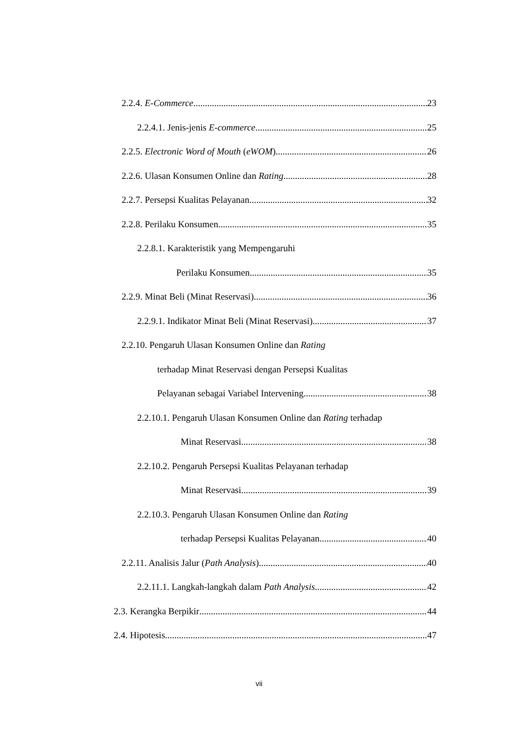2.2.4. E-Commerce 23
2.2.4.1. Jenis-jenis E-commerce 25
2.2.5. Electronic Word of Mouth (eWOM) 26
2.2.6. Ulasan Konsumen Online dan Rating 28
2.2.7. Persepsi Kualitas Pelayanan 32
2.2.8. Perilaku Konsumen 35
2.2.8.1. Karakteristik yang Mempengaruhi
Perilaku Konsumen 35
2.2.9. Minat Beli (Minat Reservasi) 36
2.2.9.1. Indikator Minat Beli (Minat Reservasi) 37
2.2.10. Pengaruh Ulasan Konsumen Online dan Rating
terhadap Minat Reservasi dengan Persepsi Kualitas
Pelayanan sebagai Variabel Intervening 38
2.2.10.1. Pengaruh Ulasan Konsumen Online dan Rating terhadap
Minat Reservasi 38
2.2.10.2. Pengaruh Persepsi Kualitas Pelayanan terhadap
Minat Reservasi 39
2.2.10.3. Pengaruh Ulasan Konsumen Online dan Rating
terhadap Persepsi Kualitas Pelayanan 40
2.2.11. Analisis Jalur (Path Analysis) 40
2.2.11.1. Langkah-langkah dalam Path Analysis 42
2.3. Kerangka Berpikir 44
2.4. Hipotesis 47
vii